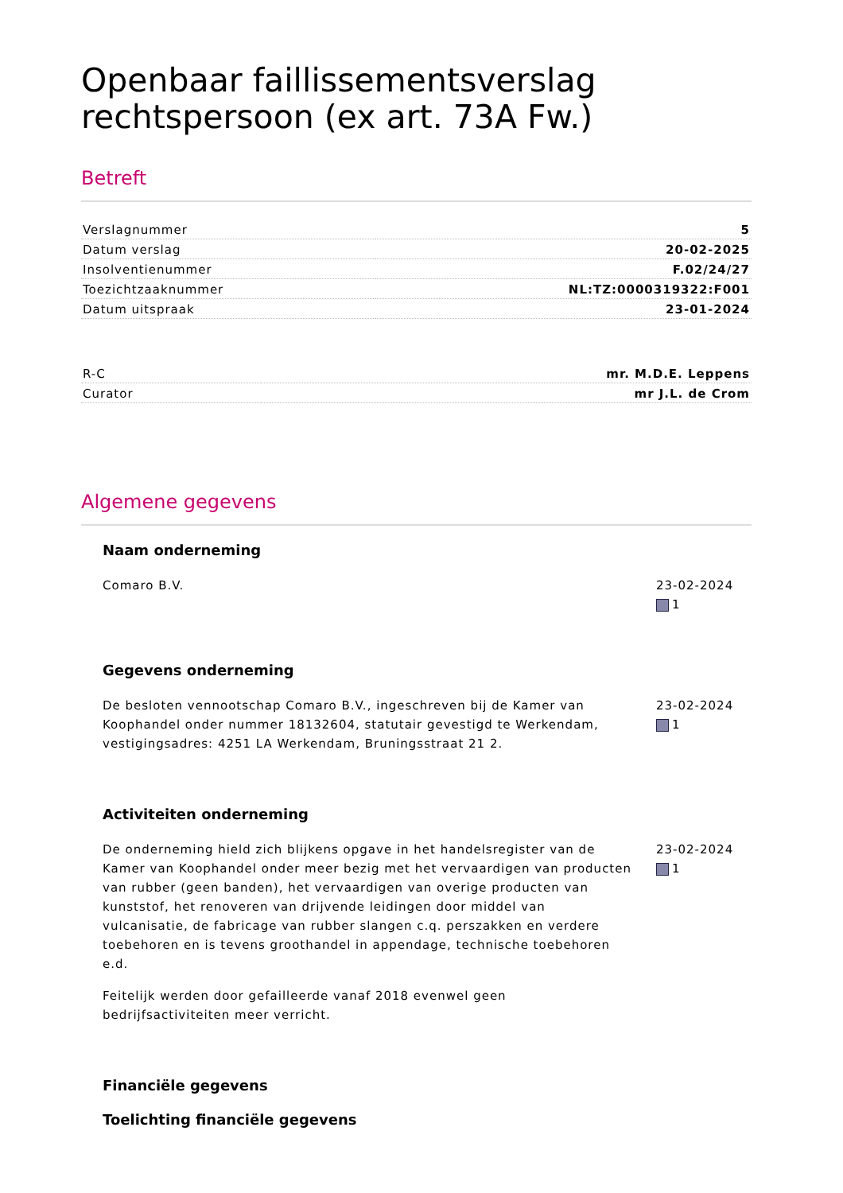Openbaar faillissementsverslag rechtspersoon (ex art. 73A Fw.)
Betreft
| Verslagnummer | 5 |
| Datum verslag | 20-02-2025 |
| Insolventienummer | F.02/24/27 |
| Toezichtzaaknummer | NL:TZ:0000319322:F001 |
| Datum uitspraak | 23-01-2024 |
| R-C | mr. M.D.E. Leppens |
| Curator | mr J.L. de Crom |
Algemene gegevens
Naam onderneming
Comaro B.V. 23-02-2024
1
Gegevens onderneming
De besloten vennootschap Comaro B.V., ingeschreven bij de Kamer van Koophandel onder nummer 18132604, statutair gevestigd te Werkendam, vestigingsadres: 4251 LA Werkendam, Bruningsstraat 21 2.
23-02-2024
1
Activiteiten onderneming
De onderneming hield zich blijkens opgave in het handelsregister van de Kamer van Koophandel onder meer bezig met het vervaardigen van producten van rubber (geen banden), het vervaardigen van overige producten van kunststof, het renoveren van drijvende leidingen door middel van vulcanisatie, de fabricage van rubber slangen c.q. perszakken en verdere toebehoren en is tevens groothandel in appendage, technische toebehoren e.d.
Feitelijk werden door gefailleerde vanaf 2018 evenwel geen bedrijfsactiviteiten meer verricht.
23-02-2024
1
Financiële gegevens
Toelichting financiële gegevens